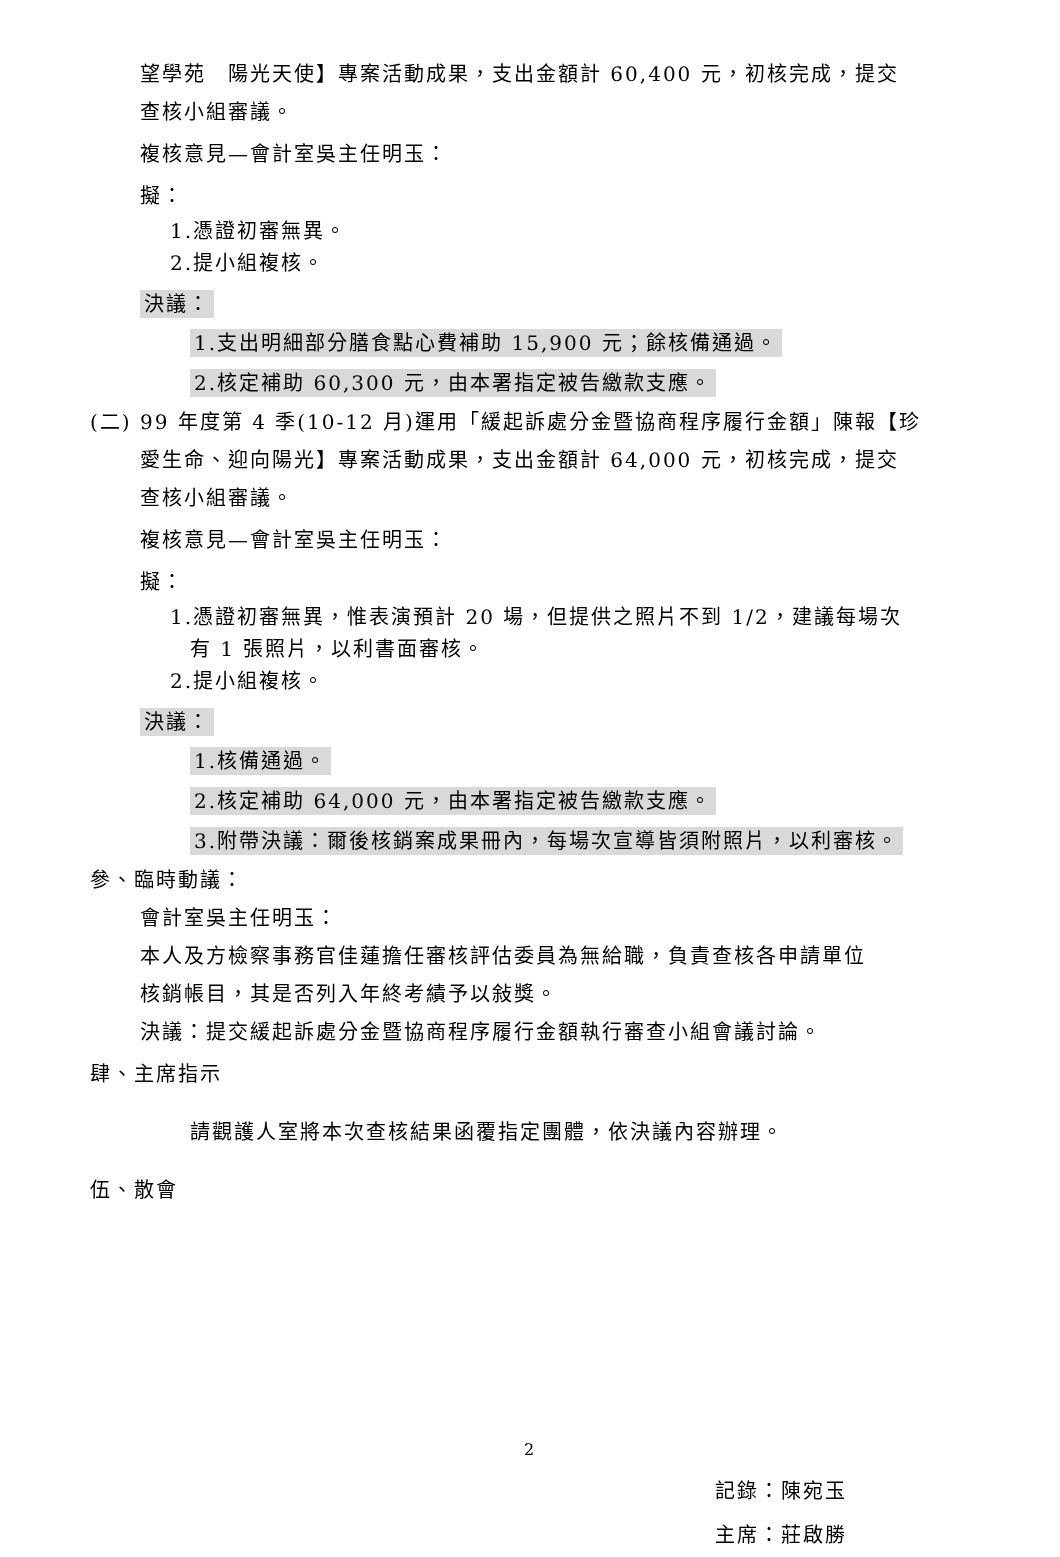望學苑　陽光天使】專案活動成果，支出金額計 60,400 元，初核完成，提交
查核小組審議。
複核意見—會計室吳主任明玉：
擬：
1.憑證初審無異。
2.提小組複核。
決議：
1.支出明細部分膳食點心費補助 15,900 元；餘核備通過。
2.核定補助 60,300 元，由本署指定被告繳款支應。
(二) 99 年度第 4 季(10-12 月)運用「緩起訴處分金暨協商程序履行金額」陳報【珍
愛生命、迎向陽光】專案活動成果，支出金額計 64,000 元，初核完成，提交
查核小組審議。
複核意見—會計室吳主任明玉：
擬：
1.憑證初審無異，惟表演預計 20 場，但提供之照片不到 1/2，建議每場次
有 1 張照片，以利書面審核。
2.提小組複核。
決議：
1.核備通過。
2.核定補助 64,000 元，由本署指定被告繳款支應。
3.附帶決議：爾後核銷案成果冊內，每場次宣導皆須附照片，以利審核。
參、臨時動議：
會計室吳主任明玉：
本人及方檢察事務官佳蓮擔任審核評估委員為無給職，負責查核各申請單位
核銷帳目，其是否列入年終考績予以敍獎。
決議：提交緩起訴處分金暨協商程序履行金額執行審查小組會議討論。
肆、主席指示
請觀護人室將本次查核結果函覆指定團體，依決議內容辦理。
伍、散會
記錄：陳宛玉
主席：莊啟勝
2